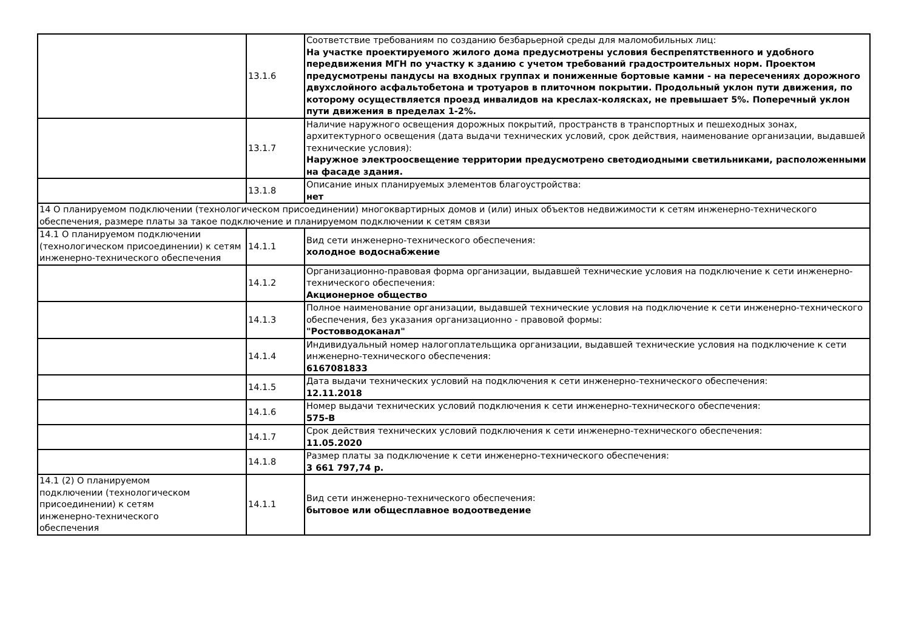| | 13.1.6 | Соответствие требованиям по созданию безбарьерной среды для маломобильных лиц: На участке проектируемого жилого дома предусмотрены условия беспрепятственного и удобного передвижения МГН по участку к зданию с учетом требований градостроительных норм. Проектом предусмотрены пандусы на входных группах и пониженные бортовые камни - на пересечениях дорожного двухслойного асфальтобетона и тротуаров в плиточном покрытии. Продольный уклон пути движения, по которому осуществляется проезд инвалидов на креслах-колясках, не превышает 5%. Поперечный уклон пути движения в пределах 1-2%. |
| | 13.1.7 | Наличие наружного освещения дорожных покрытий, пространств в транспортных и пешеходных зонах, архитектурного освещения (дата выдачи технических условий, срок действия, наименование организации, выдавшей технические условия): Наружное электроосвещение территории предусмотрено светодиодными светильниками, расположенными на фасаде здания. |
| | 13.1.8 | Описание иных планируемых элементов благоустройства: нет |
| 14 О планируемом подключении (технологическом присоединении) многоквартирных домов и (или) иных объектов недвижимости к сетям инженерно-технического обеспечения, размере платы за такое подключение и планируемом подключении к сетям связи | | |
| 14.1 О планируемом подключении (технологическом присоединении) к сетям инженерно-технического обеспечения | 14.1.1 | Вид сети инженерно-технического обеспечения: холодное водоснабжение |
| | 14.1.2 | Организационно-правовая форма организации, выдавшей технические условия на подключение к сети инженерно-технического обеспечения: Акционерное общество |
| | 14.1.3 | Полное наименование организации, выдавшей технические условия на подключение к сети инженерно-технического обеспечения, без указания организационно - правовой формы: "Ростовводоканал" |
| | 14.1.4 | Индивидуальный номер налогоплательщика организации, выдавшей технические условия на подключение к сети инженерно-технического обеспечения: 6167081833 |
| | 14.1.5 | Дата выдачи технических условий на подключения к сети инженерно-технического обеспечения: 12.11.2018 |
| | 14.1.6 | Номер выдачи технических условий подключения к сети инженерно-технического обеспечения: 575-В |
| | 14.1.7 | Срок действия технических условий подключения к сети инженерно-технического обеспечения: 11.05.2020 |
| | 14.1.8 | Размер платы за подключение к сети инженерно-технического обеспечения: 3 661 797,74 р. |
| 14.1 (2) О планируемом подключении (технологическом присоединении) к сетям инженерно-технического обеспечения | 14.1.1 | Вид сети инженерно-технического обеспечения: бытовое или общесплавное водоотведение |